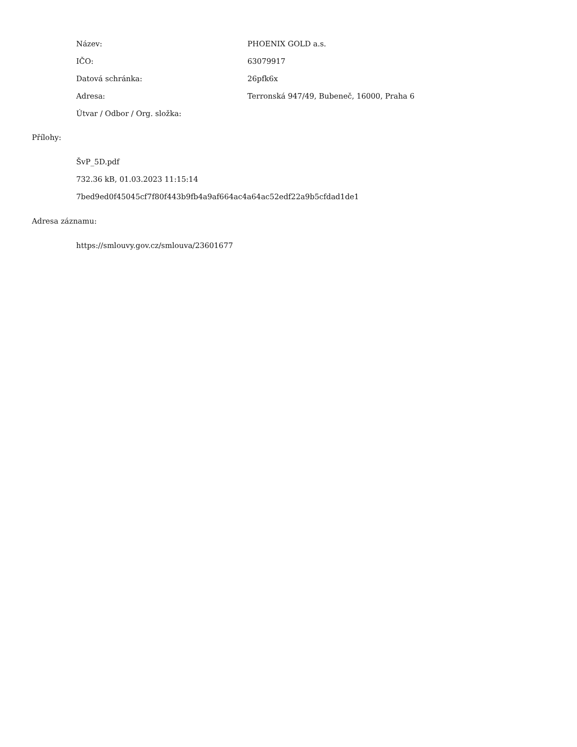| Název: | PHOENIX GOLD a.s. |
| IČO: | 63079917 |
| Datová schránka: | 26pfk6x |
| Adresa: | Terronská 947/49, Bubeneč, 16000, Praha 6 |
| Útvar / Odbor / Org. složka: | |
Přílohy:
ŠvP_5D.pdf
732.36 kB, 01.03.2023 11:15:14
7bed9ed0f45045cf7f80f443b9fb4a9af664ac4a64ac52edf22a9b5cfdad1de1
Adresa záznamu:
https://smlouvy.gov.cz/smlouva/23601677